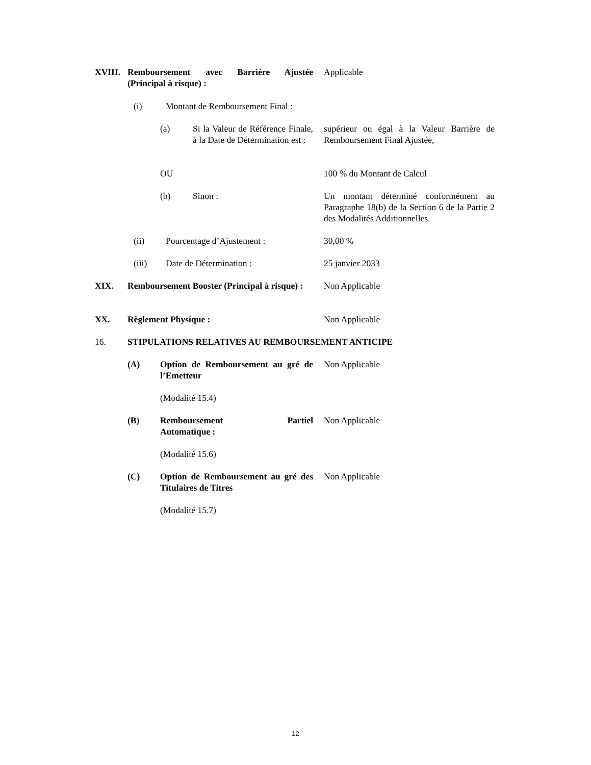XVIII. Remboursement avec Barrière Ajustée (Principal à risque) : Applicable
(i) Montant de Remboursement Final :
(a) Si la Valeur de Référence Finale, à la Date de Détermination est : supérieur ou égal à la Valeur Barrière de Remboursement Final Ajustée,
OU 100 % du Montant de Calcul
(b) Sinon : Un montant déterminé conformément au Paragraphe 18(b) de la Section 6 de la Partie 2 des Modalités Additionnelles.
(ii) Pourcentage d’Ajustement : 30,00 %
(iii) Date de Détermination : 25 janvier 2033
XIX. Remboursement Booster (Principal à risque) : Non Applicable
XX. Règlement Physique : Non Applicable
16. STIPULATIONS RELATIVES AU REMBOURSEMENT ANTICIPE
(A) Option de Remboursement au gré de l’Emetteur Non Applicable
(Modalité 15.4)
(B) Remboursement Partiel Non Applicable
Automatique :
(Modalité 15.6)
(C) Option de Remboursement au gré des Titulaires de Titres Non Applicable
(Modalité 15.7)
12